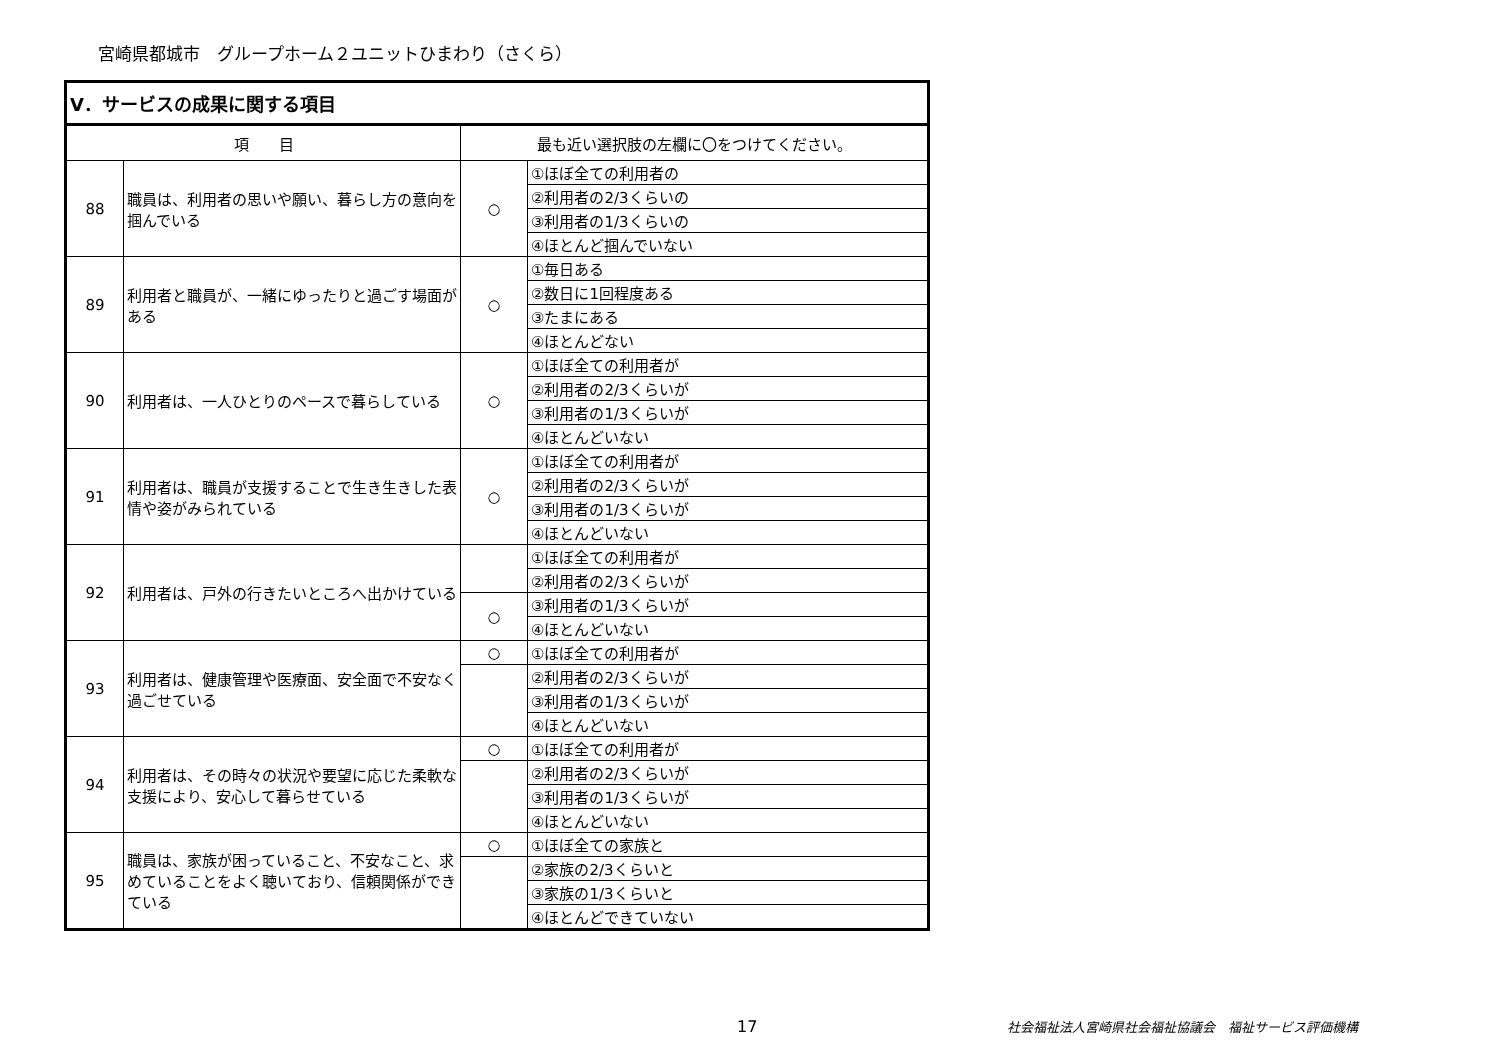宮崎県都城市　グループホーム２ユニットひまわり（さくら）
| Ⅴ．サービスの成果に関する項目 | | | |
| --- | --- | --- | --- |
| 項 目 | | 最も近い選択肢の左欄に〇をつけてください。 | |
| 88 | 職員は、利用者の思いや願い、暮らし方の意向を掴んでいる | ○ | ①ほぼ全ての利用者の |
| | | | ②利用者の2/3くらいの |
| | | | ③利用者の1/3くらいの |
| | | | ④ほとんど掴んでいない |
| 89 | 利用者と職員が、一緒にゆったりと過ごす場面がある | ○ | ①毎日ある |
| | | | ②数日に1回程度ある |
| | | | ③たまにある |
| | | | ④ほとんどない |
| 90 | 利用者は、一人ひとりのペースで暮らしている | ○ | ①ほぼ全ての利用者が |
| | | | ②利用者の2/3くらいが |
| | | | ③利用者の1/3くらいが |
| | | | ④ほとんどいない |
| 91 | 利用者は、職員が支援することで生き生きした表情や姿がみられている | ○ | ①ほぼ全ての利用者が |
| | | | ②利用者の2/3くらいが |
| | | | ③利用者の1/3くらいが |
| | | | ④ほとんどいない |
| 92 | 利用者は、戸外の行きたいところへ出かけている | | ①ほぼ全ての利用者が |
| | | | ②利用者の2/3くらいが |
| | | ○ | ③利用者の1/3くらいが |
| | | | ④ほとんどいない |
| 93 | 利用者は、健康管理や医療面、安全面で不安なく過ごせている | ○ | ①ほぼ全ての利用者が |
| | | | ②利用者の2/3くらいが |
| | | | ③利用者の1/3くらいが |
| | | | ④ほとんどいない |
| 94 | 利用者は、その時々の状況や要望に応じた柔軟な支援により、安心して暮らせている | ○ | ①ほぼ全ての利用者が |
| | | | ②利用者の2/3くらいが |
| | | | ③利用者の1/3くらいが |
| | | | ④ほとんどいない |
| 95 | 職員は、家族が困っていること、不安なこと、求めていることをよく聴いており、信頼関係ができている | ○ | ①ほぼ全ての家族と |
| | | | ②家族の2/3くらいと |
| | | | ③家族の1/3くらいと |
| | | | ④ほとんどできていない |
17
社会福祉法人宮崎県社会福祉協議会　福祉サービス評価機構